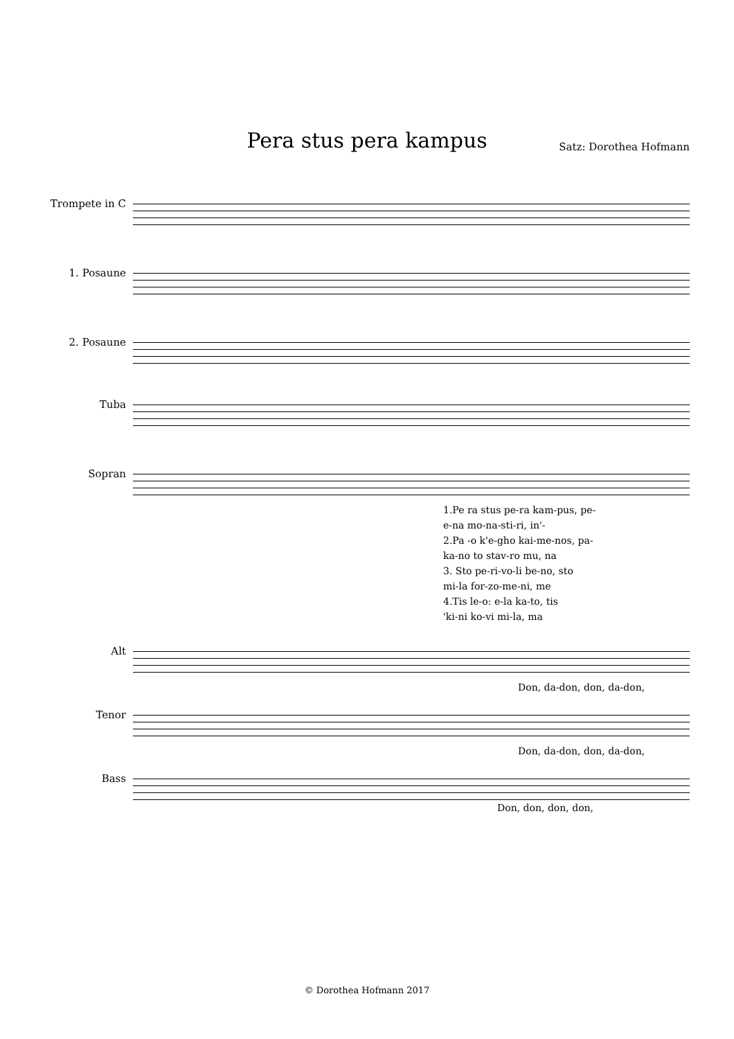Pera stus pera kampus Satz: Dorothea Hofmann
Trompete in C
1. Posaune
2. Posaune
Tuba
Sopran
1.Pe ra stus pe-ra kam-pus, pe-
e-na mo-na-sti-ri, in'-
2.Pa -o k'e-gho kai-me-nos, pa-
ka-no to stav-ro mu, na
3. Sto pe-ri-vo-li be-no, sto
mi-la for-zo-me-ni, me
4.Tis le-o: e-la ka-to, tis
'ki-ni ko-vi mi-la, ma
Alt
Don, da-don, don, da-don,
Tenor
Don, da-don, don, da-don,
Bass
Don, don, don, don,
© Dorothea Hofmann 2017